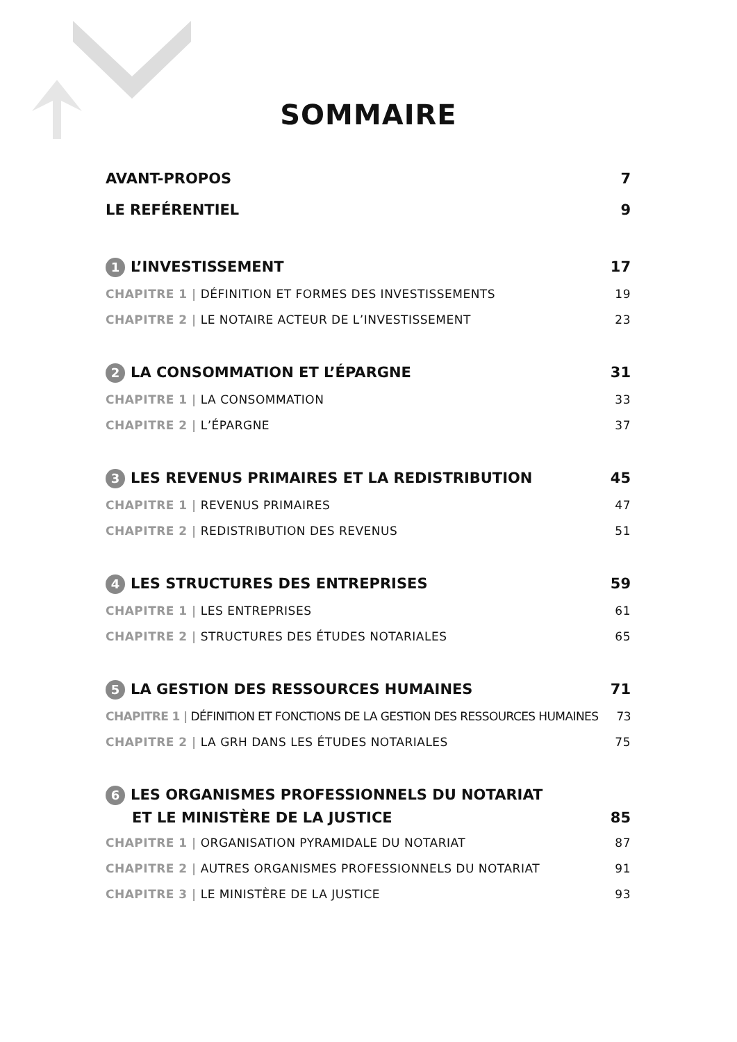SOMMAIRE
AVANT-PROPOS 7
LE REFÉRENTIEL 9
1 L’INVESTISSEMENT 17
CHAPITRE 1 | DÉFINITION ET FORMES DES INVESTISSEMENTS 19
CHAPITRE 2 | LE NOTAIRE ACTEUR DE L’INVESTISSEMENT 23
2 LA CONSOMMATION ET L’ÉPARGNE 31
CHAPITRE 1 | LA CONSOMMATION 33
CHAPITRE 2 | L’ÉPARGNE 37
3 LES REVENUS PRIMAIRES ET LA REDISTRIBUTION 45
CHAPITRE 1 | REVENUS PRIMAIRES 47
CHAPITRE 2 | REDISTRIBUTION DES REVENUS 51
4 LES STRUCTURES DES ENTREPRISES 59
CHAPITRE 1 | LES ENTREPRISES 61
CHAPITRE 2 | STRUCTURES DES ÉTUDES NOTARIALES 65
5 LA GESTION DES RESSOURCES HUMAINES 71
CHAPITRE 1 | DÉFINITION ET FONCTIONS DE LA GESTION DES RESSOURCES HUMAINES 73
CHAPITRE 2 | LA GRH DANS LES ÉTUDES NOTARIALES 75
6 LES ORGANISMES PROFESSIONNELS DU NOTARIAT
ET LE MINISTÈRE DE LA JUSTICE 85
CHAPITRE 1 | ORGANISATION PYRAMIDALE DU NOTARIAT 87
CHAPITRE 2 | AUTRES ORGANISMES PROFESSIONNELS DU NOTARIAT 91
CHAPITRE 3 | LE MINISTÈRE DE LA JUSTICE 93